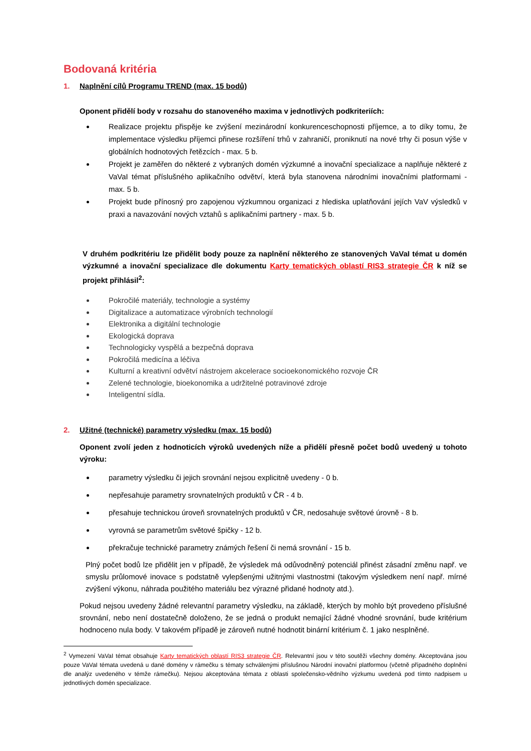Bodovaná kritéria
1. Naplnění cílů Programu TREND (max. 15 bodů)
Oponent přidělí body v rozsahu do stanoveného maxima v jednotlivých podkriteriích:
Realizace projektu přispěje ke zvýšení mezinárodní konkurenceschopnosti příjemce, a to díky tomu, že implementace výsledku příjemci přinese rozšíření trhů v zahraničí, proniknutí na nové trhy či posun výše v globálních hodnotových řetězcích - max. 5 b.
Projekt je zaměřen do některé z vybraných domén výzkumné a inovační specializace a naplňuje některé z VaVaI témat příslušného aplikačního odvětví, která byla stanovena národními inovačními platformami - max. 5 b.
Projekt bude přínosný pro zapojenou výzkumnou organizaci z hlediska uplatňování jejích VaV výsledků v praxi a navazování nových vztahů s aplikačními partnery - max. 5 b.
V druhém podkritériu lze přidělit body pouze za naplnění některého ze stanovených VaVaI témat u domén výzkumné a inovační specializace dle dokumentu Karty tematických oblastí RIS3 strategie ČR k níž se projekt přihlásil<sup>2</sup>:
Pokročilé materiály, technologie a systémy
Digitalizace a automatizace výrobních technologií
Elektronika a digitální technologie
Ekologická doprava
Technologicky vyspělá a bezpečná doprava
Pokročilá medicína a léčiva
Kulturní a kreativní odvětví nástrojem akcelerace socioekonomického rozvoje ČR
Zelené technologie, bioekonomika a udržitelné potravinové zdroje
Inteligentní sídla.
2. Užitné (technické) parametry výsledku (max. 15 bodů)
Oponent zvolí jeden z hodnoticích výroků uvedených níže a přidělí přesně počet bodů uvedený u tohoto výroku:
parametry výsledku či jejich srovnání nejsou explicitně uvedeny - 0 b.
nepřesahuje parametry srovnatelných produktů v ČR - 4 b.
přesahuje technickou úroveň srovnatelných produktů v ČR, nedosahuje světové úrovně - 8 b.
vyrovná se parametrům světové špičky - 12 b.
překračuje technické parametry známých řešení či nemá srovnání - 15 b.
Plný počet bodů lze přidělit jen v případě, že výsledek má odůvodněný potenciál přinést zásadní změnu např. ve smyslu průlomové inovace s podstatně vylepšenými užitnými vlastnostmi (takovým výsledkem není např. mírné zvýšení výkonu, náhrada použitého materiálu bez výrazné přidané hodnoty atd.).
Pokud nejsou uvedeny žádné relevantní parametry výsledku, na základě, kterých by mohlo být provedeno příslušné srovnání, nebo není dostatečně doloženo, že se jedná o produkt nemající žádné vhodné srovnání, bude kritérium hodnoceno nula body. V takovém případě je zároveň nutné hodnotit binární kritérium č. 1 jako nesplněné.
<sup>2</sup> Vymezení VaVaI témat obsahuje Karty tematických oblastí RIS3 strategie ČR. Relevantní jsou v této soutěži všechny domény. Akceptována jsou pouze VaVaI témata uvedená u dané domény v rámečku s tématy schválenými příslušnou Národní inovační platformou (včetně případného doplnění dle analýz uvedeného v témže rámečku). Nejsou akceptována témata z oblasti společensko-vědního výzkumu uvedená pod tímto nadpisem u jednotlivých domén specializace.